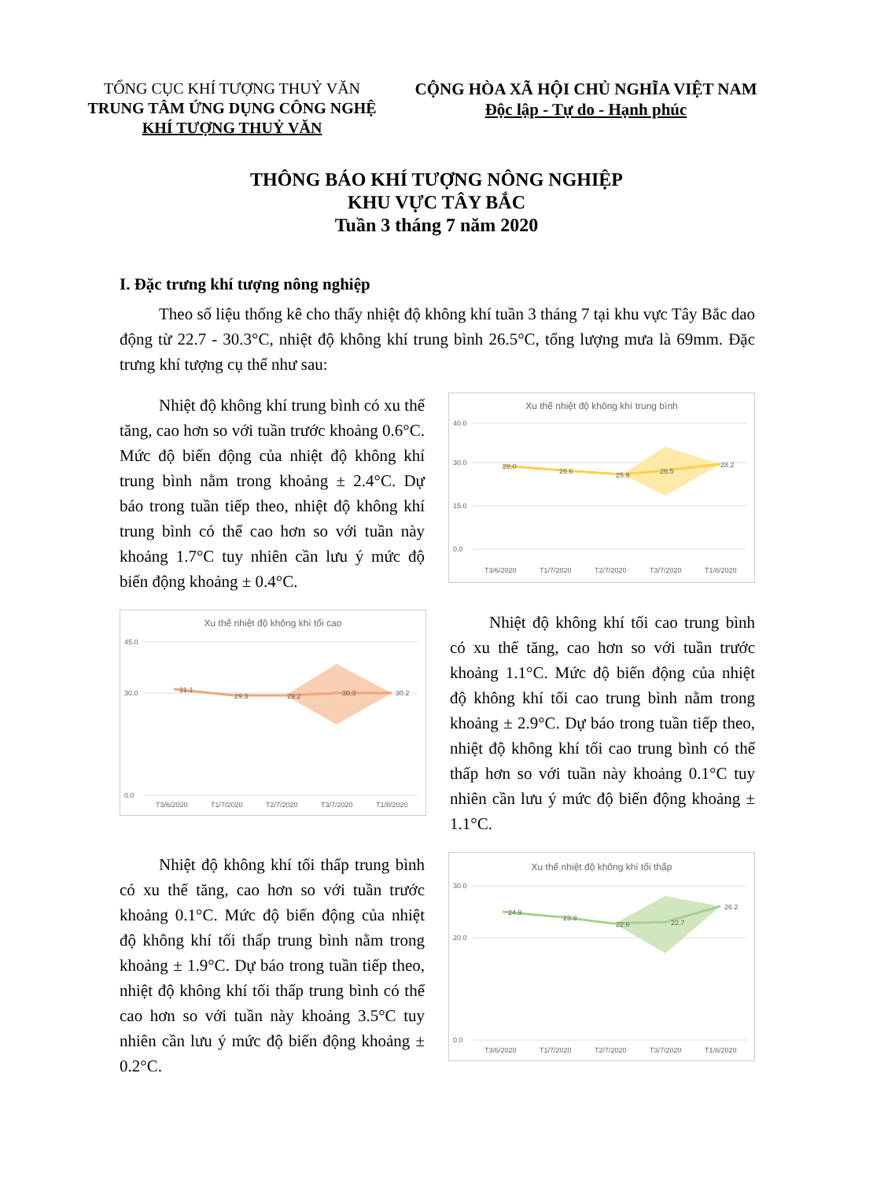TỔNG CỤC KHÍ TƯỢNG THUỶ VĂN
TRUNG TÂM ỨNG DỤNG CÔNG NGHỆ
KHÍ TƯỢNG THUỶ VĂN
CỘNG HÒA XÃ HỘI CHỦ NGHĨA VIỆT NAM
Độc lập - Tự do - Hạnh phúc
THÔNG BÁO KHÍ TƯỢNG NÔNG NGHIỆP
KHU VỰC TÂY BẮC
Tuần 3 tháng 7 năm 2020
I. Đặc trưng khí tượng nông nghiệp
Theo số liệu thống kê cho thấy nhiệt độ không khí tuần 3 tháng 7 tại khu vực Tây Bắc dao động từ 22.7 - 30.3°C, nhiệt độ không khí trung bình 26.5°C, tổng lượng mưa là 69mm. Đặc trưng khí tượng cụ thể như sau:
Nhiệt độ không khí trung bình có xu thế tăng, cao hơn so với tuần trước khoảng 0.6°C. Mức độ biến động của nhiệt độ không khí trung bình nằm trong khoảng ± 2.4°C. Dự báo trong tuần tiếp theo, nhiệt độ không khí trung bình có thể cao hơn so với tuần này khoảng 1.7°C tuy nhiên cần lưu ý mức độ biến động khoảng ± 0.4°C.
Xu thế nhiệt độ không khí trung bình
40.0
30.0
15.0
0.0
28.0
26.6
25.9
26.5
28.2
T3/6/2020
T1/7/2020
T2/7/2020
T3/7/2020
T1/8/2020
Xu thế nhiệt độ không khí tối cao
45.0
30.0
0.0
31.1
29.3
29.2
30.3
30.2
T3/6/2020
T1/7/2020
T2/7/2020
T3/7/2020
T1/8/2020
Nhiệt độ không khí tối cao trung bình có xu thế tăng, cao hơn so với tuần trước khoảng 1.1°C. Mức độ biến động của nhiệt độ không khí tối cao trung bình nằm trong khoảng ± 2.9°C. Dự báo trong tuần tiếp theo, nhiệt độ không khí tối cao trung bình có thể thấp hơn so với tuần này khoảng 0.1°C tuy nhiên cần lưu ý mức độ biến động khoảng ± 1.1°C.
Nhiệt độ không khí tối thấp trung bình có xu thế tăng, cao hơn so với tuần trước khoảng 0.1°C. Mức độ biến động của nhiệt độ không khí tối thấp trung bình nằm trong khoảng ± 1.9°C. Dự báo trong tuần tiếp theo, nhiệt độ không khí tối thấp trung bình có thể cao hơn so với tuần này khoảng 3.5°C tuy nhiên cần lưu ý mức độ biến động khoảng ± 0.2°C.
Xu thế nhiệt độ không khí tối thấp
30.0
20.0
0.0
24.9
23.9
22.6
22.7
26.2
T3/6/2020
T1/7/2020
T2/7/2020
T3/7/2020
T1/8/2020